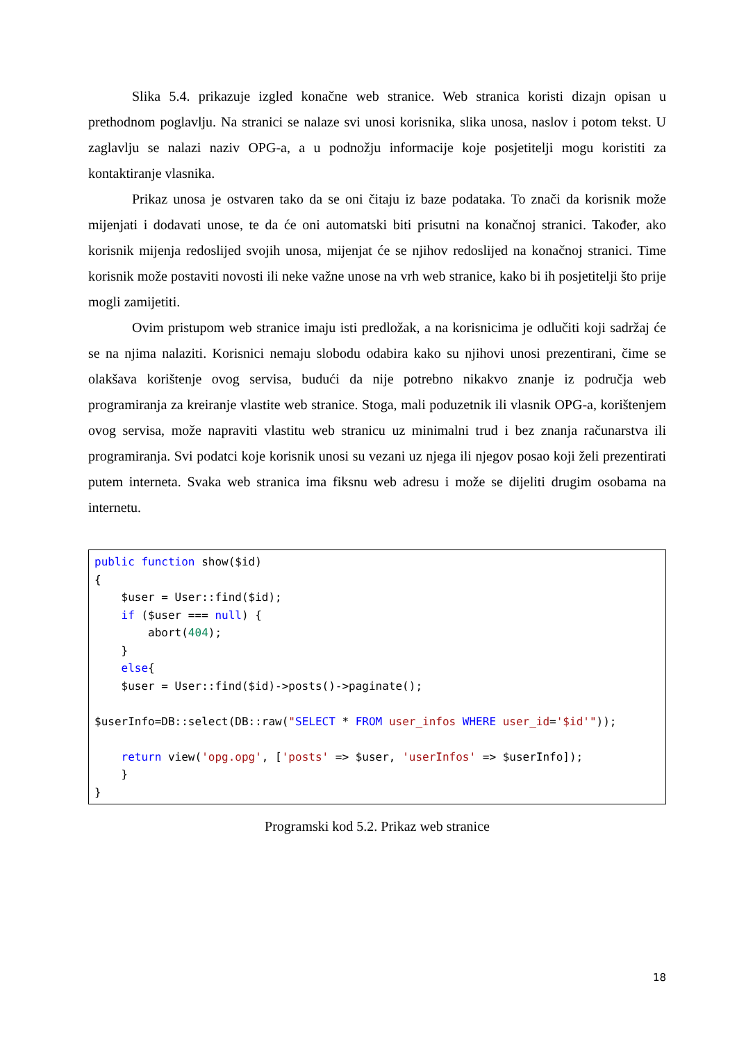Slika 5.4. prikazuje izgled konačne web stranice. Web stranica koristi dizajn opisan u prethodnom poglavlju. Na stranici se nalaze svi unosi korisnika, slika unosa, naslov i potom tekst. U zaglavlju se nalazi naziv OPG-a, a u podnožju informacije koje posjetitelji mogu koristiti za kontaktiranje vlasnika.
Prikaz unosa je ostvaren tako da se oni čitaju iz baze podataka. To znači da korisnik može mijenjati i dodavati unose, te da će oni automatski biti prisutni na konačnoj stranici. Također, ako korisnik mijenja redoslijed svojih unosa, mijenjat će se njihov redoslijed na konačnoj stranici. Time korisnik može postaviti novosti ili neke važne unose na vrh web stranice, kako bi ih posjetitelji što prije mogli zamijetiti.
Ovim pristupom web stranice imaju isti predložak, a na korisnicima je odlučiti koji sadržaj će se na njima nalaziti. Korisnici nemaju slobodu odabira kako su njihovi unosi prezentirani, čime se olakšava korištenje ovog servisa, budući da nije potrebno nikakvo znanje iz područja web programiranja za kreiranje vlastite web stranice. Stoga, mali poduzetnik ili vlasnik OPG-a, korištenjem ovog servisa, može napraviti vlastitu web stranicu uz minimalni trud i bez znanja računarstva ili programiranja. Svi podatci koje korisnik unosi su vezani uz njega ili njegov posao koji želi prezentirati putem interneta. Svaka web stranica ima fiksnu web adresu i može se dijeliti drugim osobama na internetu.
public function show($id) { $user = User::find($id); if ($user === null) { abort(404); } else{ $user = User::find($id)->posts()->paginate(); $userInfo=DB::select(DB::raw("SELECT * FROM user_infos WHERE user_id='$id'")); return view('opg.opg', ['posts' => $user, 'userInfos' => $userInfo]); } }
Programski kod 5.2. Prikaz web stranice
18